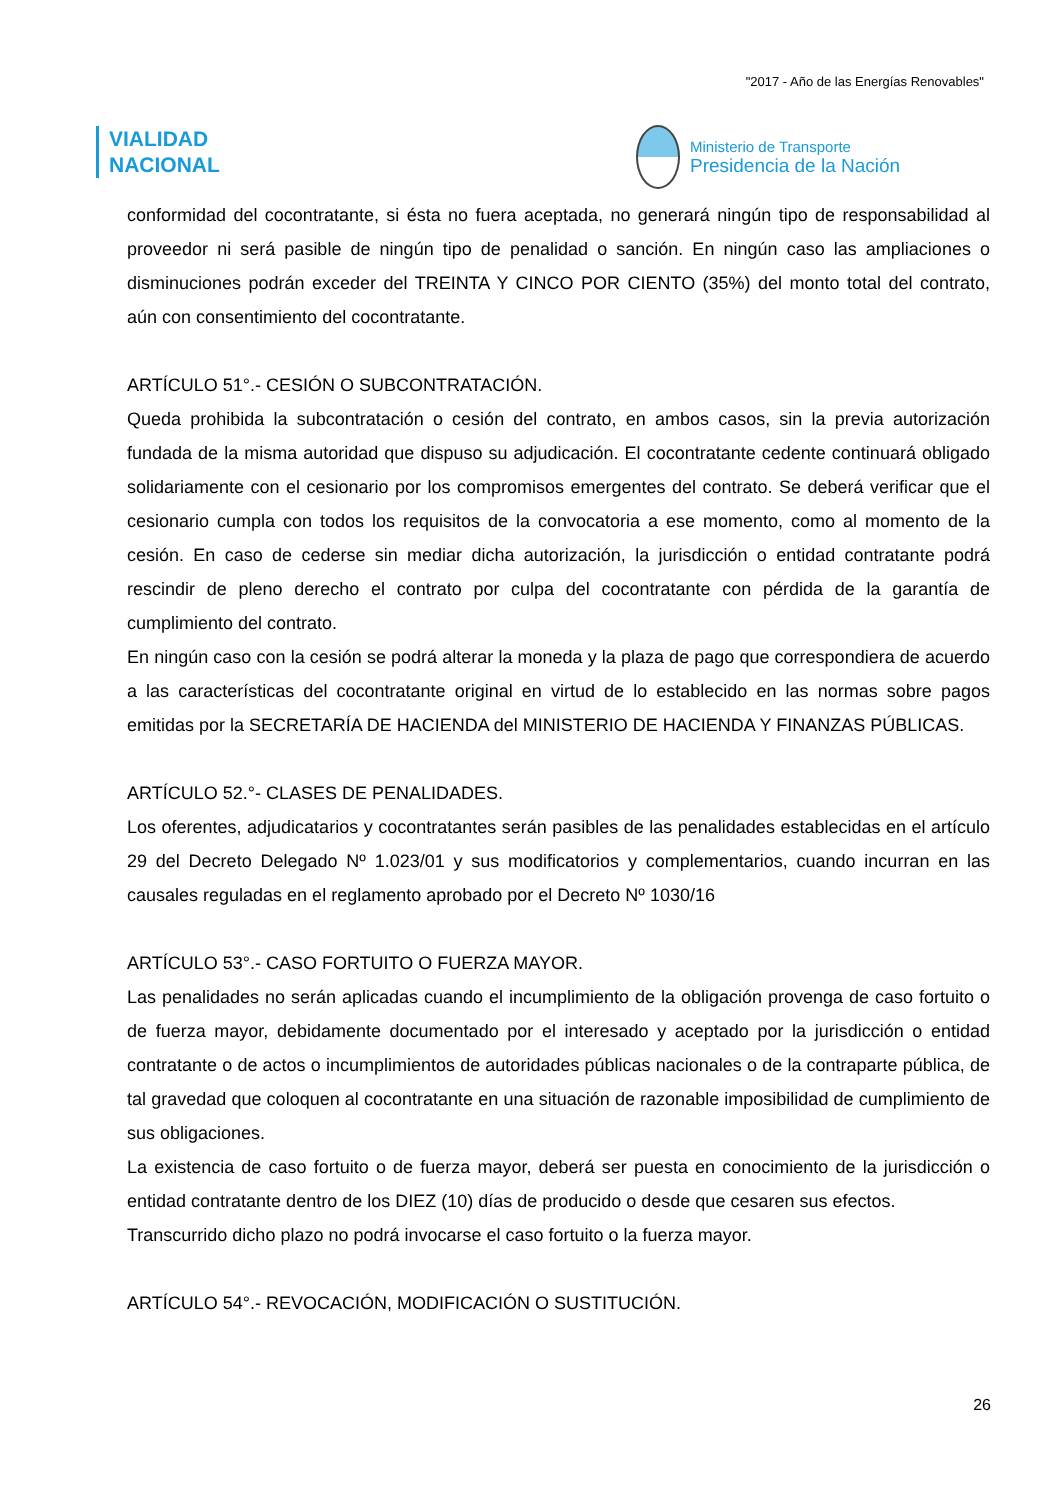"2017 - Año de las Energías Renovables"
VIALIDAD
NACIONAL
Ministerio de Transporte
Presidencia de la Nación
conformidad del cocontratante, si ésta no fuera aceptada, no generará ningún tipo de responsabilidad al proveedor ni será pasible de ningún tipo de penalidad o sanción. En ningún caso las ampliaciones o disminuciones podrán exceder del TREINTA Y CINCO POR CIENTO (35%) del monto total del contrato, aún con consentimiento del cocontratante.
ARTÍCULO 51°.- CESIÓN O SUBCONTRATACIÓN.
Queda prohibida la subcontratación o cesión del contrato, en ambos casos, sin la previa autorización fundada de la misma autoridad que dispuso su adjudicación. El cocontratante cedente continuará obligado solidariamente con el cesionario por los compromisos emergentes del contrato. Se deberá verificar que el cesionario cumpla con todos los requisitos de la convocatoria a ese momento, como al momento de la cesión. En caso de cederse sin mediar dicha autorización, la jurisdicción o entidad contratante podrá rescindir de pleno derecho el contrato por culpa del cocontratante con pérdida de la garantía de cumplimiento del contrato.
En ningún caso con la cesión se podrá alterar la moneda y la plaza de pago que correspondiera de acuerdo a las características del cocontratante original en virtud de lo establecido en las normas sobre pagos emitidas por la SECRETARÍA DE HACIENDA del MINISTERIO DE HACIENDA Y FINANZAS PÚBLICAS.
ARTÍCULO 52.°- CLASES DE PENALIDADES.
Los oferentes, adjudicatarios y cocontratantes serán pasibles de las penalidades establecidas en el artículo 29 del Decreto Delegado Nº 1.023/01 y sus modificatorios y complementarios, cuando incurran en las causales reguladas en el reglamento aprobado por el Decreto Nº 1030/16
ARTÍCULO 53°.- CASO FORTUITO O FUERZA MAYOR.
Las penalidades no serán aplicadas cuando el incumplimiento de la obligación provenga de caso fortuito o de fuerza mayor, debidamente documentado por el interesado y aceptado por la jurisdicción o entidad contratante o de actos o incumplimientos de autoridades públicas nacionales o de la contraparte pública, de tal gravedad que coloquen al cocontratante en una situación de razonable imposibilidad de cumplimiento de sus obligaciones.
La existencia de caso fortuito o de fuerza mayor, deberá ser puesta en conocimiento de la jurisdicción o entidad contratante dentro de los DIEZ (10) días de producido o desde que cesaren sus efectos.
Transcurrido dicho plazo no podrá invocarse el caso fortuito o la fuerza mayor.
ARTÍCULO 54°.- REVOCACIÓN, MODIFICACIÓN O SUSTITUCIÓN.
26